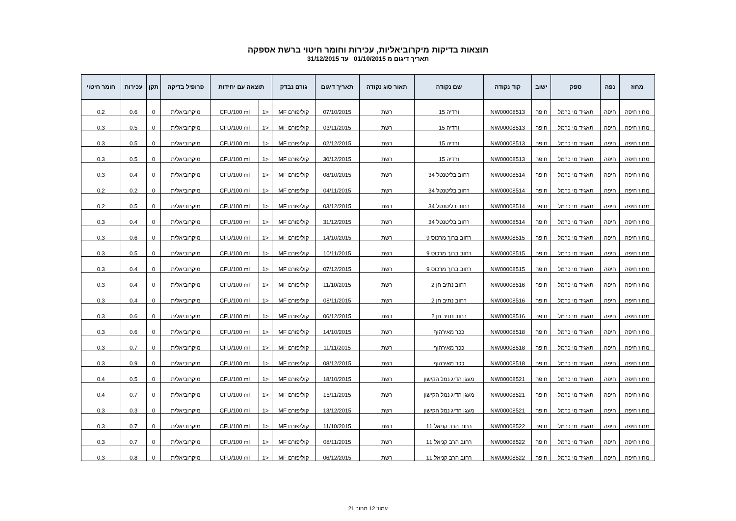תוצאות בדיקות מיקרוביאליות, עכירות וחומר חיטוי ברשת אספקה
תאריך דיגום מ 01/10/2015 עד 31/12/2015
| מחוז | נפה | ספק | ישוב | קוד נקודה | שם נקודה | תאור סוג נקודה | תאריך דיגום | גורם נבדק | תוצאה עם יחידות | | פרופיל בדיקה | תקן | עכירות | חומר חיטוי |
| --- | --- | --- | --- | --- | --- | --- | --- | --- | --- | --- | --- | --- | --- | --- |
| מחוז חיפה | חיפה | תאגיד מי כרמל | חיפה | NW00008513 | ורדיה 15 | רשת | 07/10/2015 | קוליפורם MF | <1 | CFU/100 ml | מיקרוביאלית | 0 | 0.6 | 0.2 |
| מחוז חיפה | חיפה | תאגיד מי כרמל | חיפה | NW00008513 | ורדיה 15 | רשת | 03/11/2015 | קוליפורם MF | <1 | CFU/100 ml | מיקרוביאלית | 0 | 0.5 | 0.3 |
| מחוז חיפה | חיפה | תאגיד מי כרמל | חיפה | NW00008513 | ורדיה 15 | רשת | 02/12/2015 | קוליפורם MF | <1 | CFU/100 ml | מיקרוביאלית | 0 | 0.5 | 0.3 |
| מחוז חיפה | חיפה | תאגיד מי כרמל | חיפה | NW00008513 | ורדיה 15 | רשת | 30/12/2015 | קוליפורם MF | <1 | CFU/100 ml | מיקרוביאלית | 0 | 0.5 | 0.3 |
| מחוז חיפה | חיפה | תאגיד מי כרמל | חיפה | NW00008514 | רחוב בליטנטל 34 | רשת | 08/10/2015 | קוליפורם MF | <1 | CFU/100 ml | מיקרוביאלית | 0 | 0.4 | 0.3 |
| מחוז חיפה | חיפה | תאגיד מי כרמל | חיפה | NW00008514 | רחוב בליטנטל 34 | רשת | 04/11/2015 | קוליפורם MF | <1 | CFU/100 ml | מיקרוביאלית | 0 | 0.2 | 0.2 |
| מחוז חיפה | חיפה | תאגיד מי כרמל | חיפה | NW00008514 | רחוב בליטנטל 34 | רשת | 03/12/2015 | קוליפורם MF | <1 | CFU/100 ml | מיקרוביאלית | 0 | 0.5 | 0.2 |
| מחוז חיפה | חיפה | תאגיד מי כרמל | חיפה | NW00008514 | רחוב בליטנטל 34 | רשת | 31/12/2015 | קוליפורם MF | <1 | CFU/100 ml | מיקרוביאלית | 0 | 0.4 | 0.3 |
| מחוז חיפה | חיפה | תאגיד מי כרמל | חיפה | NW00008515 | רחוב ברוך מרכוס 9 | רשת | 14/10/2015 | קוליפורם MF | <1 | CFU/100 ml | מיקרוביאלית | 0 | 0.6 | 0.3 |
| מחוז חיפה | חיפה | תאגיד מי כרמל | חיפה | NW00008515 | רחוב ברוך מרכוס 9 | רשת | 10/11/2015 | קוליפורם MF | <1 | CFU/100 ml | מיקרוביאלית | 0 | 0.5 | 0.3 |
| מחוז חיפה | חיפה | תאגיד מי כרמל | חיפה | NW00008515 | רחוב ברוך מרכוס 9 | רשת | 07/12/2015 | קוליפורם MF | <1 | CFU/100 ml | מיקרוביאלית | 0 | 0.4 | 0.3 |
| מחוז חיפה | חיפה | תאגיד מי כרמל | חיפה | NW00008516 | רחוב נתיב חן 2 | רשת | 11/10/2015 | קוליפורם MF | <1 | CFU/100 ml | מיקרוביאלית | 0 | 0.4 | 0.3 |
| מחוז חיפה | חיפה | תאגיד מי כרמל | חיפה | NW00008516 | רחוב נתיב חן 2 | רשת | 08/11/2015 | קוליפורם MF | <1 | CFU/100 ml | מיקרוביאלית | 0 | 0.4 | 0.3 |
| מחוז חיפה | חיפה | תאגיד מי כרמל | חיפה | NW00008516 | רחוב נתיב חן 2 | רשת | 06/12/2015 | קוליפורם MF | <1 | CFU/100 ml | מיקרוביאלית | 0 | 0.6 | 0.3 |
| מחוז חיפה | חיפה | תאגיד מי כרמל | חיפה | NW00008518 | ככר מאירהוף | רשת | 14/10/2015 | קוליפורם MF | <1 | CFU/100 ml | מיקרוביאלית | 0 | 0.6 | 0.3 |
| מחוז חיפה | חיפה | תאגיד מי כרמל | חיפה | NW00008518 | ככר מאירהוף | רשת | 11/11/2015 | קוליפורם MF | <1 | CFU/100 ml | מיקרוביאלית | 0 | 0.7 | 0.3 |
| מחוז חיפה | חיפה | תאגיד מי כרמל | חיפה | NW00008518 | ככר מאירהוף | רשת | 08/12/2015 | קוליפורם MF | <1 | CFU/100 ml | מיקרוביאלית | 0 | 0.9 | 0.3 |
| מחוז חיפה | חיפה | תאגיד מי כרמל | חיפה | NW00008521 | מעגן הדיג נמל הקישון | רשת | 18/10/2015 | קוליפורם MF | <1 | CFU/100 ml | מיקרוביאלית | 0 | 0.5 | 0.4 |
| מחוז חיפה | חיפה | תאגיד מי כרמל | חיפה | NW00008521 | מעגן הדיג נמל הקישון | רשת | 15/11/2015 | קוליפורם MF | <1 | CFU/100 ml | מיקרוביאלית | 0 | 0.7 | 0.4 |
| מחוז חיפה | חיפה | תאגיד מי כרמל | חיפה | NW00008521 | מעגן הדיג נמל הקישון | רשת | 13/12/2015 | קוליפורם MF | <1 | CFU/100 ml | מיקרוביאלית | 0 | 0.3 | 0.3 |
| מחוז חיפה | חיפה | תאגיד מי כרמל | חיפה | NW00008522 | רחוב הרב קניאל 11 | רשת | 11/10/2015 | קוליפורם MF | <1 | CFU/100 ml | מיקרוביאלית | 0 | 0.7 | 0.3 |
| מחוז חיפה | חיפה | תאגיד מי כרמל | חיפה | NW00008522 | רחוב הרב קניאל 11 | רשת | 08/11/2015 | קוליפורם MF | <1 | CFU/100 ml | מיקרוביאלית | 0 | 0.7 | 0.3 |
| מחוז חיפה | חיפה | תאגיד מי כרמל | חיפה | NW00008522 | רחוב הרב קניאל 11 | רשת | 06/12/2015 | קוליפורם MF | <1 | CFU/100 ml | מיקרוביאלית | 0 | 0.8 | 0.3 |
עמוד 12 מתוך 21